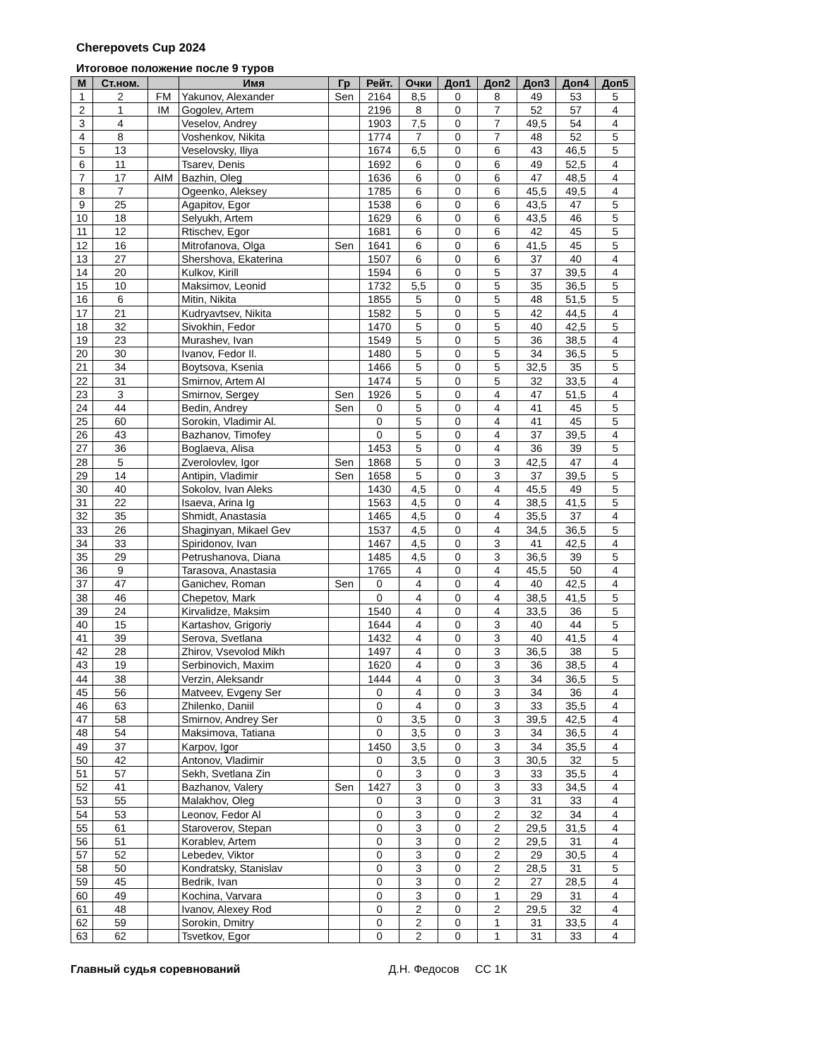Cherepovets Cup 2024
Итоговое положение после 9 туров
| М | Ст.ном. | | Имя | Гр | Рейт. | Очки | Доп1 | Доп2 | Доп3 | Доп4 | Доп5 |
| --- | --- | --- | --- | --- | --- | --- | --- | --- | --- | --- | --- |
| 1 | 2 | FM | Yakunov, Alexander | Sen | 2164 | 8,5 | 0 | 8 | 49 | 53 | 5 |
| 2 | 1 | IM | Gogolev, Artem | | 2196 | 8 | 0 | 7 | 52 | 57 | 4 |
| 3 | 4 | | Veselov, Andrey | | 1903 | 7,5 | 0 | 7 | 49,5 | 54 | 4 |
| 4 | 8 | | Voshenkov, Nikita | | 1774 | 7 | 0 | 7 | 48 | 52 | 5 |
| 5 | 13 | | Veselovsky, Iliya | | 1674 | 6,5 | 0 | 6 | 43 | 46,5 | 5 |
| 6 | 11 | | Tsarev, Denis | | 1692 | 6 | 0 | 6 | 49 | 52,5 | 4 |
| 7 | 17 | AIM | Bazhin, Oleg | | 1636 | 6 | 0 | 6 | 47 | 48,5 | 4 |
| 8 | 7 | | Ogeenko, Aleksey | | 1785 | 6 | 0 | 6 | 45,5 | 49,5 | 4 |
| 9 | 25 | | Agapitov, Egor | | 1538 | 6 | 0 | 6 | 43,5 | 47 | 5 |
| 10 | 18 | | Selyukh, Artem | | 1629 | 6 | 0 | 6 | 43,5 | 46 | 5 |
| 11 | 12 | | Rtischev, Egor | | 1681 | 6 | 0 | 6 | 42 | 45 | 5 |
| 12 | 16 | | Mitrofanova, Olga | Sen | 1641 | 6 | 0 | 6 | 41,5 | 45 | 5 |
| 13 | 27 | | Shershova, Ekaterina | | 1507 | 6 | 0 | 6 | 37 | 40 | 4 |
| 14 | 20 | | Kulkov, Kirill | | 1594 | 6 | 0 | 5 | 37 | 39,5 | 4 |
| 15 | 10 | | Maksimov, Leonid | | 1732 | 5,5 | 0 | 5 | 35 | 36,5 | 5 |
| 16 | 6 | | Mitin, Nikita | | 1855 | 5 | 0 | 5 | 48 | 51,5 | 5 |
| 17 | 21 | | Kudryavtsev, Nikita | | 1582 | 5 | 0 | 5 | 42 | 44,5 | 4 |
| 18 | 32 | | Sivokhin, Fedor | | 1470 | 5 | 0 | 5 | 40 | 42,5 | 5 |
| 19 | 23 | | Murashev, Ivan | | 1549 | 5 | 0 | 5 | 36 | 38,5 | 4 |
| 20 | 30 | | Ivanov, Fedor Il. | | 1480 | 5 | 0 | 5 | 34 | 36,5 | 5 |
| 21 | 34 | | Boytsova, Ksenia | | 1466 | 5 | 0 | 5 | 32,5 | 35 | 5 |
| 22 | 31 | | Smirnov, Artem Al | | 1474 | 5 | 0 | 5 | 32 | 33,5 | 4 |
| 23 | 3 | | Smirnov, Sergey | Sen | 1926 | 5 | 0 | 4 | 47 | 51,5 | 4 |
| 24 | 44 | | Bedin, Andrey | Sen | 0 | 5 | 0 | 4 | 41 | 45 | 5 |
| 25 | 60 | | Sorokin, Vladimir Al. | | 0 | 5 | 0 | 4 | 41 | 45 | 5 |
| 26 | 43 | | Bazhanov, Timofey | | 0 | 5 | 0 | 4 | 37 | 39,5 | 4 |
| 27 | 36 | | Boglaeva, Alisa | | 1453 | 5 | 0 | 4 | 36 | 39 | 5 |
| 28 | 5 | | Zverolovlev, Igor | Sen | 1868 | 5 | 0 | 3 | 42,5 | 47 | 4 |
| 29 | 14 | | Antipin, Vladimir | Sen | 1658 | 5 | 0 | 3 | 37 | 39,5 | 5 |
| 30 | 40 | | Sokolov, Ivan Aleks | | 1430 | 4,5 | 0 | 4 | 45,5 | 49 | 5 |
| 31 | 22 | | Isaeva, Arina Ig | | 1563 | 4,5 | 0 | 4 | 38,5 | 41,5 | 5 |
| 32 | 35 | | Shmidt, Anastasia | | 1465 | 4,5 | 0 | 4 | 35,5 | 37 | 4 |
| 33 | 26 | | Shaginyan, Mikael Gev | | 1537 | 4,5 | 0 | 4 | 34,5 | 36,5 | 5 |
| 34 | 33 | | Spiridonov, Ivan | | 1467 | 4,5 | 0 | 3 | 41 | 42,5 | 4 |
| 35 | 29 | | Petrushanova, Diana | | 1485 | 4,5 | 0 | 3 | 36,5 | 39 | 5 |
| 36 | 9 | | Tarasova, Anastasia | | 1765 | 4 | 0 | 4 | 45,5 | 50 | 4 |
| 37 | 47 | | Ganichev, Roman | Sen | 0 | 4 | 0 | 4 | 40 | 42,5 | 4 |
| 38 | 46 | | Chepetov, Mark | | 0 | 4 | 0 | 4 | 38,5 | 41,5 | 5 |
| 39 | 24 | | Kirvalidze, Maksim | | 1540 | 4 | 0 | 4 | 33,5 | 36 | 5 |
| 40 | 15 | | Kartashov, Grigoriy | | 1644 | 4 | 0 | 3 | 40 | 44 | 5 |
| 41 | 39 | | Serova, Svetlana | | 1432 | 4 | 0 | 3 | 40 | 41,5 | 4 |
| 42 | 28 | | Zhirov, Vsevolod Mikh | | 1497 | 4 | 0 | 3 | 36,5 | 38 | 5 |
| 43 | 19 | | Serbinovich, Maxim | | 1620 | 4 | 0 | 3 | 36 | 38,5 | 4 |
| 44 | 38 | | Verzin, Aleksandr | | 1444 | 4 | 0 | 3 | 34 | 36,5 | 5 |
| 45 | 56 | | Matveev, Evgeny Ser | | 0 | 4 | 0 | 3 | 34 | 36 | 4 |
| 46 | 63 | | Zhilenko, Daniil | | 0 | 4 | 0 | 3 | 33 | 35,5 | 4 |
| 47 | 58 | | Smirnov, Andrey Ser | | 0 | 3,5 | 0 | 3 | 39,5 | 42,5 | 4 |
| 48 | 54 | | Maksimova, Tatiana | | 0 | 3,5 | 0 | 3 | 34 | 36,5 | 4 |
| 49 | 37 | | Karpov, Igor | | 1450 | 3,5 | 0 | 3 | 34 | 35,5 | 4 |
| 50 | 42 | | Antonov, Vladimir | | 0 | 3,5 | 0 | 3 | 30,5 | 32 | 5 |
| 51 | 57 | | Sekh, Svetlana Zin | | 0 | 3 | 0 | 3 | 33 | 35,5 | 4 |
| 52 | 41 | | Bazhanov, Valery | Sen | 1427 | 3 | 0 | 3 | 33 | 34,5 | 4 |
| 53 | 55 | | Malakhov, Oleg | | 0 | 3 | 0 | 3 | 31 | 33 | 4 |
| 54 | 53 | | Leonov, Fedor Al | | 0 | 3 | 0 | 2 | 32 | 34 | 4 |
| 55 | 61 | | Staroverov, Stepan | | 0 | 3 | 0 | 2 | 29,5 | 31,5 | 4 |
| 56 | 51 | | Korablev, Artem | | 0 | 3 | 0 | 2 | 29,5 | 31 | 4 |
| 57 | 52 | | Lebedev, Viktor | | 0 | 3 | 0 | 2 | 29 | 30,5 | 4 |
| 58 | 50 | | Kondratsky, Stanislav | | 0 | 3 | 0 | 2 | 28,5 | 31 | 5 |
| 59 | 45 | | Bedrik, Ivan | | 0 | 3 | 0 | 2 | 27 | 28,5 | 4 |
| 60 | 49 | | Kochina, Varvara | | 0 | 3 | 0 | 1 | 29 | 31 | 4 |
| 61 | 48 | | Ivanov, Alexey Rod | | 0 | 2 | 0 | 2 | 29,5 | 32 | 4 |
| 62 | 59 | | Sorokin, Dmitry | | 0 | 2 | 0 | 1 | 31 | 33,5 | 4 |
| 63 | 62 | | Tsvetkov, Egor | | 0 | 2 | 0 | 1 | 31 | 33 | 4 |
Главный судья соревнований Д.Н. Федосов СС 1К